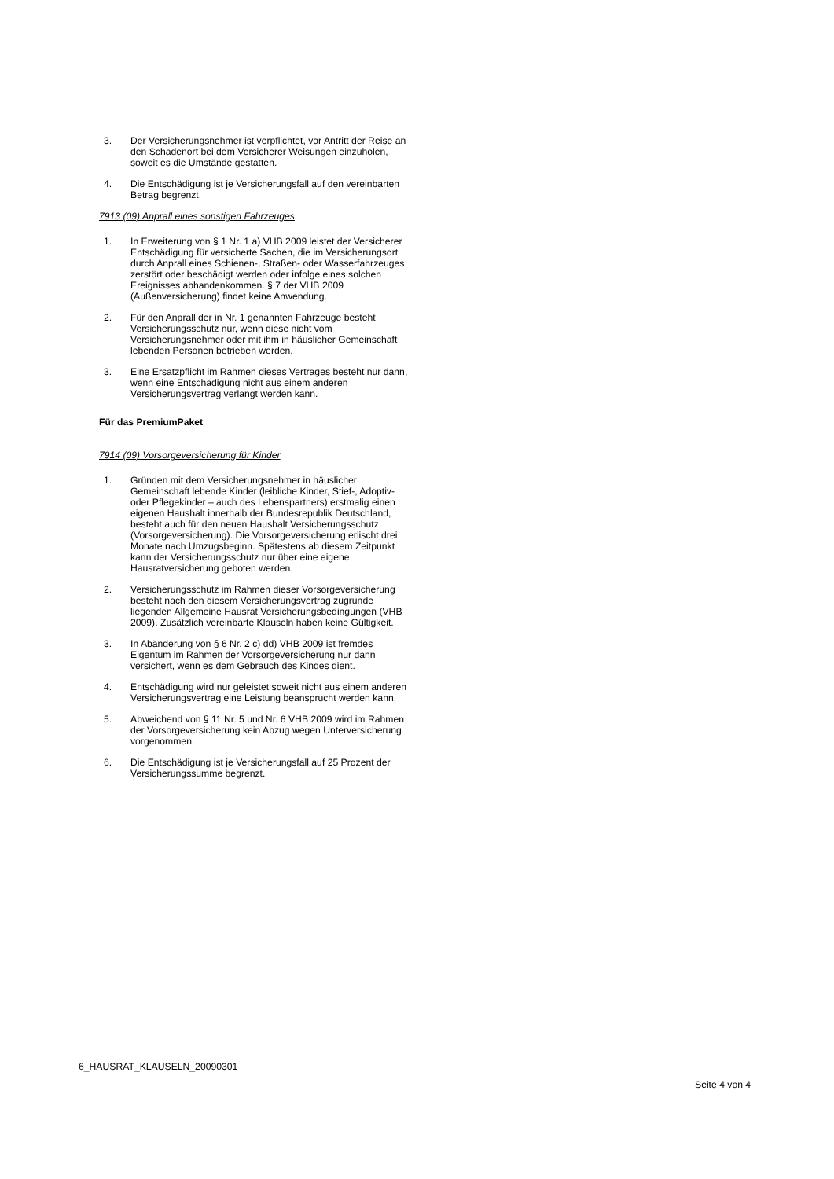3. Der Versicherungsnehmer ist verpflichtet, vor Antritt der Reise an den Schadenort bei dem Versicherer Weisungen einzuholen, soweit es die Umstände gestatten.
4. Die Entschädigung ist je Versicherungsfall auf den vereinbarten Betrag begrenzt.
7913 (09) Anprall eines sonstigen Fahrzeuges
1. In Erweiterung von § 1 Nr. 1 a) VHB 2009 leistet der Versicherer Entschädigung für versicherte Sachen, die im Versicherungsort durch Anprall eines Schienen-, Straßen- oder Wasserfahrzeuges zerstört oder beschädigt werden oder infolge eines solchen Ereignisses abhandenkommen. § 7 der VHB 2009 (Außenversicherung) findet keine Anwendung.
2. Für den Anprall der in Nr. 1 genannten Fahrzeuge besteht Versicherungsschutz nur, wenn diese nicht vom Versicherungsnehmer oder mit ihm in häuslicher Gemeinschaft lebenden Personen betrieben werden.
3. Eine Ersatzpflicht im Rahmen dieses Vertrages besteht nur dann, wenn eine Entschädigung nicht aus einem anderen Versicherungsvertrag verlangt werden kann.
Für das PremiumPaket
7914 (09) Vorsorgeversicherung für Kinder
1. Gründen mit dem Versicherungsnehmer in häuslicher Gemeinschaft lebende Kinder (leibliche Kinder, Stief-, Adoptiv- oder Pflegekinder – auch des Lebenspartners) erstmalig einen eigenen Haushalt innerhalb der Bundesrepublik Deutschland, besteht auch für den neuen Haushalt Versicherungsschutz (Vorsorgeversicherung). Die Vorsorgeversicherung erlischt drei Monate nach Umzugsbeginn. Spätestens ab diesem Zeitpunkt kann der Versicherungsschutz nur über eine eigene Hausratversicherung geboten werden.
2. Versicherungsschutz im Rahmen dieser Vorsorgeversicherung besteht nach den diesem Versicherungsvertrag zugrunde liegenden Allgemeine Hausrat Versicherungsbedingungen (VHB 2009). Zusätzlich vereinbarte Klauseln haben keine Gültigkeit.
3. In Abänderung von § 6 Nr. 2 c) dd) VHB 2009 ist fremdes Eigentum im Rahmen der Vorsorgeversicherung nur dann versichert, wenn es dem Gebrauch des Kindes dient.
4. Entschädigung wird nur geleistet soweit nicht aus einem anderen Versicherungsvertrag eine Leistung beansprucht werden kann.
5. Abweichend von § 11 Nr. 5 und Nr. 6 VHB 2009 wird im Rahmen der Vorsorgeversicherung kein Abzug wegen Unterversicherung vorgenommen.
6. Die Entschädigung ist je Versicherungsfall auf 25 Prozent der Versicherungssumme begrenzt.
6_HAUSRAT_KLAUSELN_20090301
Seite 4 von 4